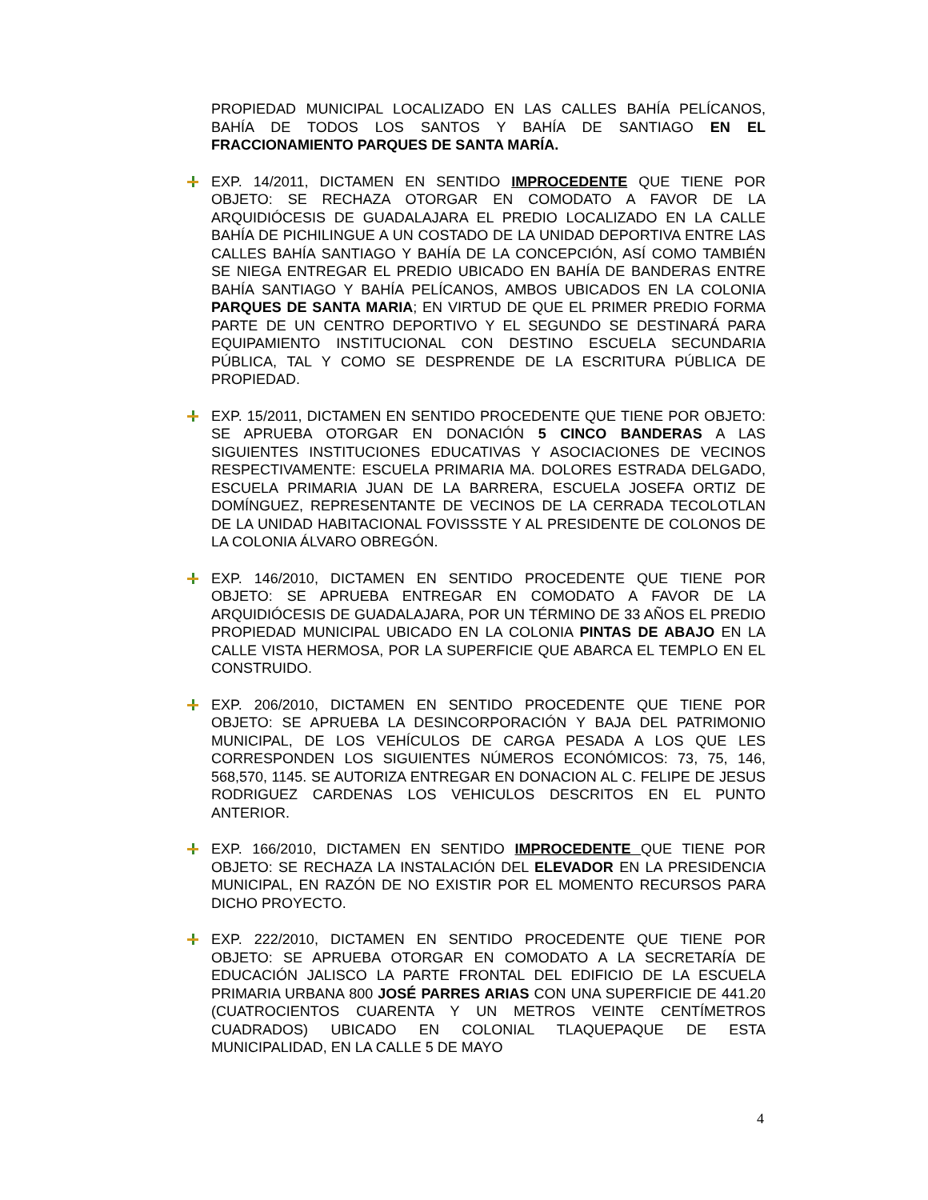PROPIEDAD MUNICIPAL LOCALIZADO EN LAS CALLES BAHÍA PELÍCANOS, BAHÍA DE TODOS LOS SANTOS Y BAHÍA DE SANTIAGO EN EL FRACCIONAMIENTO PARQUES DE SANTA MARÍA.
EXP. 14/2011, DICTAMEN EN SENTIDO IMPROCEDENTE QUE TIENE POR OBJETO: SE RECHAZA OTORGAR EN COMODATO A FAVOR DE LA ARQUIDIÓCESIS DE GUADALAJARA EL PREDIO LOCALIZADO EN LA CALLE BAHÍA DE PICHILINGUE A UN COSTADO DE LA UNIDAD DEPORTIVA ENTRE LAS CALLES BAHÍA SANTIAGO Y BAHÍA DE LA CONCEPCIÓN, ASÍ COMO TAMBIÉN SE NIEGA ENTREGAR EL PREDIO UBICADO EN BAHÍA DE BANDERAS ENTRE BAHÍA SANTIAGO Y BAHÍA PELÍCANOS, AMBOS UBICADOS EN LA COLONIA PARQUES DE SANTA MARIA; EN VIRTUD DE QUE EL PRIMER PREDIO FORMA PARTE DE UN CENTRO DEPORTIVO Y EL SEGUNDO SE DESTINARÁ PARA EQUIPAMIENTO INSTITUCIONAL CON DESTINO ESCUELA SECUNDARIA PÚBLICA, TAL Y COMO SE DESPRENDE DE LA ESCRITURA PÚBLICA DE PROPIEDAD.
EXP. 15/2011, DICTAMEN EN SENTIDO PROCEDENTE QUE TIENE POR OBJETO: SE APRUEBA OTORGAR EN DONACIÓN 5 CINCO BANDERAS A LAS SIGUIENTES INSTITUCIONES EDUCATIVAS Y ASOCIACIONES DE VECINOS RESPECTIVAMENTE: ESCUELA PRIMARIA MA. DOLORES ESTRADA DELGADO, ESCUELA PRIMARIA JUAN DE LA BARRERA, ESCUELA JOSEFA ORTIZ DE DOMÍNGUEZ, REPRESENTANTE DE VECINOS DE LA CERRADA TECOLOTLAN DE LA UNIDAD HABITACIONAL FOVISSSTE Y AL PRESIDENTE DE COLONOS DE LA COLONIA ÁLVARO OBREGÓN.
EXP. 146/2010, DICTAMEN EN SENTIDO PROCEDENTE QUE TIENE POR OBJETO: SE APRUEBA ENTREGAR EN COMODATO A FAVOR DE LA ARQUIDIÓCESIS DE GUADALAJARA, POR UN TÉRMINO DE 33 AÑOS EL PREDIO PROPIEDAD MUNICIPAL UBICADO EN LA COLONIA PINTAS DE ABAJO EN LA CALLE VISTA HERMOSA, POR LA SUPERFICIE QUE ABARCA EL TEMPLO EN EL CONSTRUIDO.
EXP. 206/2010, DICTAMEN EN SENTIDO PROCEDENTE QUE TIENE POR OBJETO: SE APRUEBA LA DESINCORPORACIÓN Y BAJA DEL PATRIMONIO MUNICIPAL, DE LOS VEHÍCULOS DE CARGA PESADA A LOS QUE LES CORRESPONDEN LOS SIGUIENTES NÚMEROS ECONÓMICOS: 73, 75, 146, 568,570, 1145. SE AUTORIZA ENTREGAR EN DONACION AL C. FELIPE DE JESUS RODRIGUEZ CARDENAS LOS VEHICULOS DESCRITOS EN EL PUNTO ANTERIOR.
EXP. 166/2010, DICTAMEN EN SENTIDO IMPROCEDENTE QUE TIENE POR OBJETO: SE RECHAZA LA INSTALACIÓN DEL ELEVADOR EN LA PRESIDENCIA MUNICIPAL, EN RAZÓN DE NO EXISTIR POR EL MOMENTO RECURSOS PARA DICHO PROYECTO.
EXP. 222/2010, DICTAMEN EN SENTIDO PROCEDENTE QUE TIENE POR OBJETO: SE APRUEBA OTORGAR EN COMODATO A LA SECRETARÍA DE EDUCACIÓN JALISCO LA PARTE FRONTAL DEL EDIFICIO DE LA ESCUELA PRIMARIA URBANA 800 JOSÉ PARRES ARIAS CON UNA SUPERFICIE DE 441.20 (CUATROCIENTOS CUARENTA Y UN METROS VEINTE CENTÍMETROS CUADRADOS) UBICADO EN COLONIAL TLAQUEPAQUE DE ESTA MUNICIPALIDAD, EN LA CALLE 5 DE MAYO
4